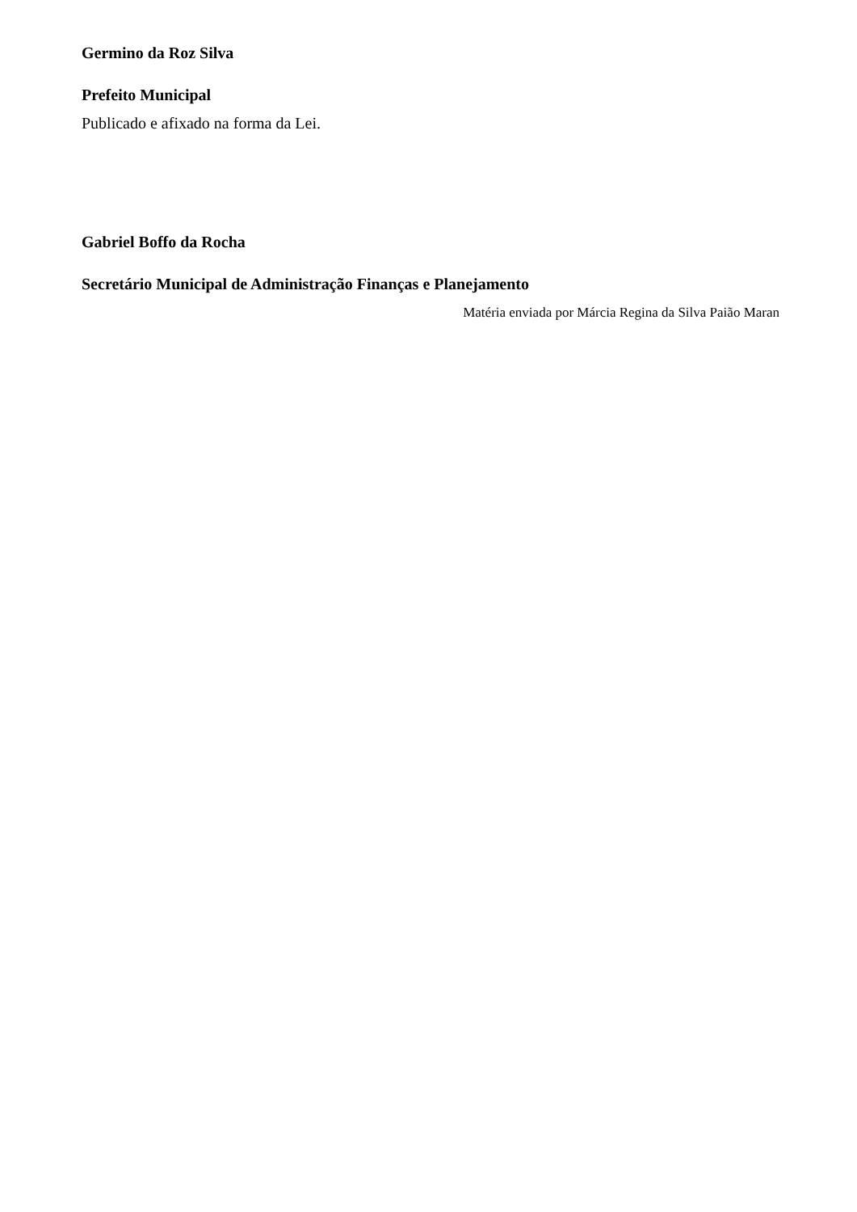Germino da Roz Silva
Prefeito Municipal
Publicado e afixado na forma da Lei.
Gabriel Boffo da Rocha
Secretário Municipal de Administração Finanças e Planejamento
Matéria enviada por Márcia Regina da Silva Paião Maran